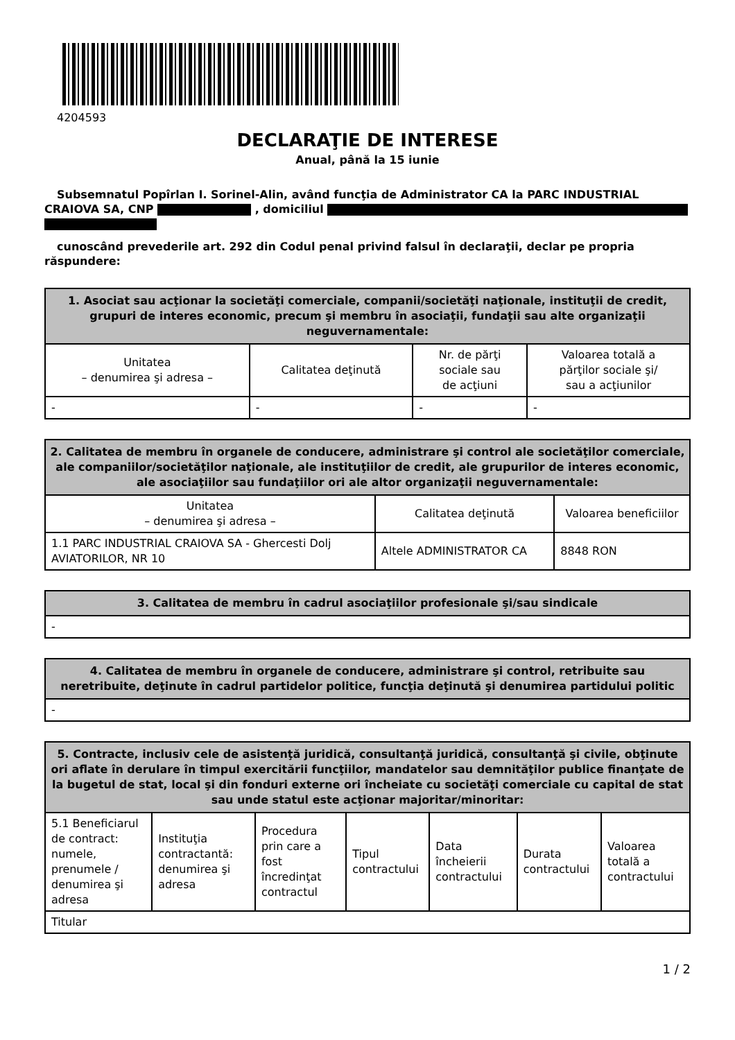4204593
DECLARAŢIE DE INTERESE
Anual, până la 15 iunie
Subsemnatul Popîrlan I. Sorinel-Alin, având funcţia de Administrator CA la PARC INDUSTRIAL CRAIOVA SA, CNP , domiciliul
cunoscând prevederile art. 292 din Codul penal privind falsul în declaraţii, declar pe propria răspundere:
| 1. Asociat sau acţionar la societăţi comerciale, companii/societăţi naţionale, instituţii de credit, grupuri de interes economic, precum şi membru în asociaţii, fundaţii sau alte organizaţii neguvernamentale: | | | |
| --- | --- | --- | --- |
| Unitatea – denumirea şi adresa – | Calitatea deţinută | Nr. de părţi sociale sau de acţiuni | Valoarea totală a părţilor sociale şi/ sau a acţiunilor |
| - | - | - | - |
| 2. Calitatea de membru în organele de conducere, administrare şi control ale societăţilor comerciale, ale companiilor/societăţilor naţionale, ale instituţiilor de credit, ale grupurilor de interes economic, ale asociaţiilor sau fundaţiilor ori ale altor organizaţii neguvernamentale: | | |
| --- | --- | --- |
| Unitatea – denumirea şi adresa – | Calitatea deţinută | Valoarea beneficiilor |
| 1.1 PARC INDUSTRIAL CRAIOVA SA - Ghercesti Dolj AVIATORILOR, NR 10 | Altele ADMINISTRATOR CA | 8848 RON |
| 3. Calitatea de membru în cadrul asociaţiilor profesionale şi/sau sindicale |
| --- |
| - |
| 4. Calitatea de membru în organele de conducere, administrare şi control, retribuite sau neretribuite, deţinute în cadrul partidelor politice, funcţia deţinută şi denumirea partidului politic |
| --- |
| - |
| 5. Contracte, inclusiv cele de asistenţă juridică, consultanţă juridică, consultanţă şi civile, obţinute ori aflate în derulare în timpul exercitării funcţiilor, mandatelor sau demnităţilor publice finanţate de la bugetul de stat, local şi din fonduri externe ori încheiate cu societăţi comerciale cu capital de stat sau unde statul este acţionar majoritar/minoritar: | | | | | | |
| --- | --- | --- | --- | --- | --- | --- |
| 5.1 Beneficiarul de contract: numele, prenumele / denumirea şi adresa | Instituţia contractantă: denumirea şi adresa | Procedura prin care a fost încredinţat contractul | Tipul contractului | Data încheierii contractului | Durata contractului | Valoarea totală a contractului |
| Titular | | | | | | |
1 / 2